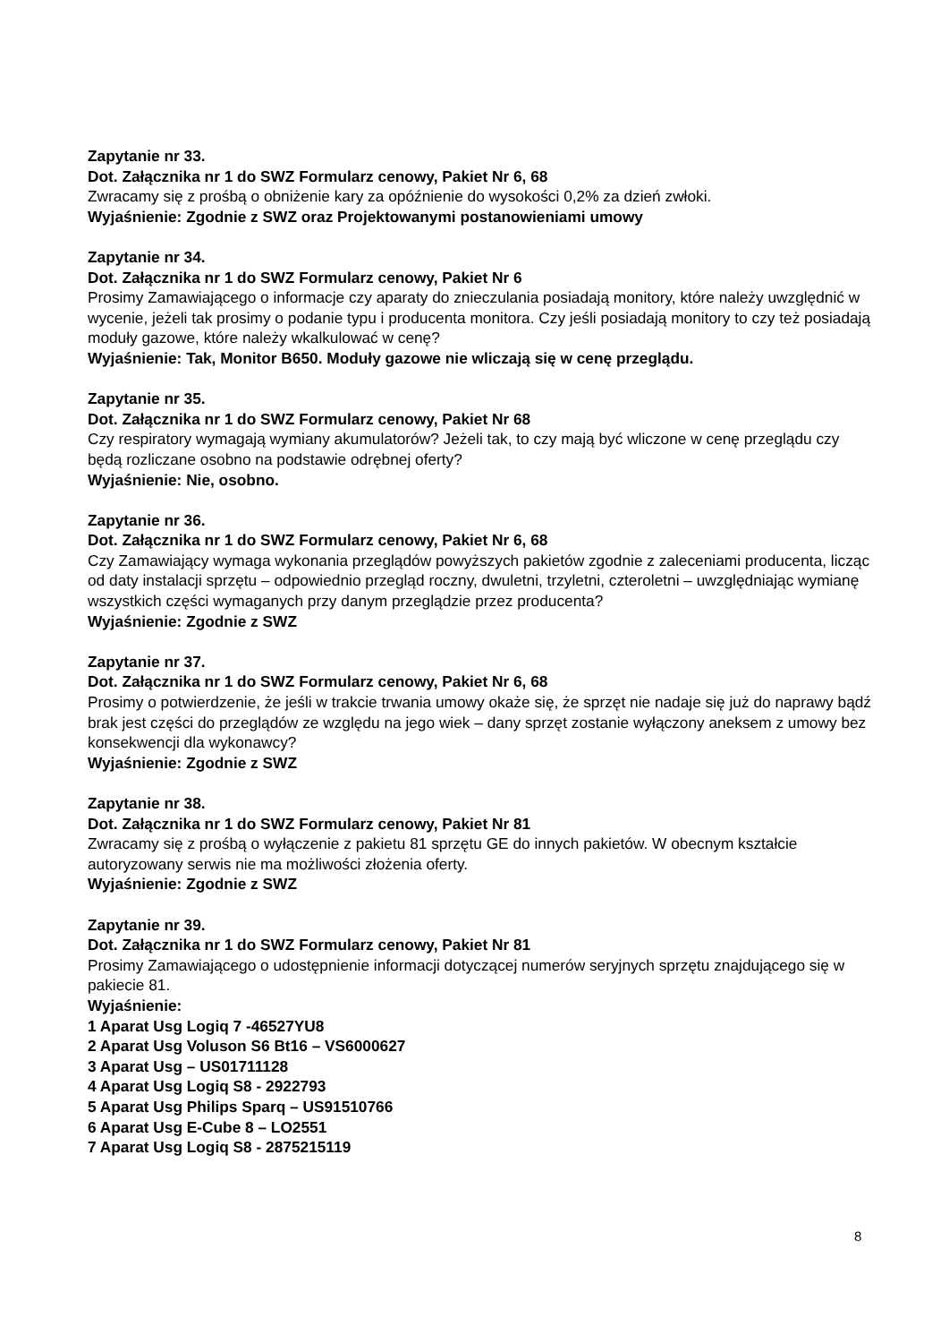Zapytanie nr 33.
Dot. Załącznika nr 1 do SWZ Formularz cenowy, Pakiet Nr 6, 68
Zwracamy się z prośbą o obniżenie kary za opóźnienie do wysokości 0,2% za dzień zwłoki.
Wyjaśnienie: Zgodnie z SWZ oraz Projektowanymi postanowieniami umowy
Zapytanie nr 34.
Dot. Załącznika nr 1 do SWZ Formularz cenowy, Pakiet Nr 6
Prosimy Zamawiającego o informacje czy aparaty do znieczulania posiadają monitory, które należy uwzględnić w wycenie, jeżeli tak prosimy o podanie typu i producenta monitora. Czy jeśli posiadają monitory to czy też posiadają moduły gazowe, które należy wkalkulować w cenę?
Wyjaśnienie: Tak, Monitor B650. Moduły gazowe nie wliczają się w cenę przeglądu.
Zapytanie nr 35.
Dot. Załącznika nr 1 do SWZ Formularz cenowy, Pakiet Nr 68
Czy respiratory wymagają wymiany akumulatorów? Jeżeli tak, to czy mają być wliczone w cenę przeglądu czy będą rozliczane osobno na podstawie odrębnej oferty?
Wyjaśnienie: Nie, osobno.
Zapytanie nr 36.
Dot. Załącznika nr 1 do SWZ Formularz cenowy, Pakiet Nr 6, 68
Czy Zamawiający wymaga wykonania przeglądów powyższych pakietów zgodnie z zaleceniami producenta, licząc od daty instalacji sprzętu – odpowiednio przegląd roczny, dwuletni, trzyletni, czteroletni – uwzględniając wymianę wszystkich części wymaganych przy danym przeglądzie przez producenta?
Wyjaśnienie: Zgodnie z SWZ
Zapytanie nr 37.
Dot. Załącznika nr 1 do SWZ Formularz cenowy, Pakiet Nr 6, 68
Prosimy o potwierdzenie, że jeśli w trakcie trwania umowy okaże się, że sprzęt nie nadaje się już do naprawy bądź brak jest części do przeglądów ze względu na jego wiek – dany sprzęt zostanie wyłączony aneksem z umowy bez konsekwencji dla wykonawcy?
Wyjaśnienie: Zgodnie z SWZ
Zapytanie nr 38.
Dot. Załącznika nr 1 do SWZ Formularz cenowy, Pakiet Nr 81
Zwracamy się z prośbą o wyłączenie z pakietu 81 sprzętu GE do innych pakietów. W obecnym kształcie autoryzowany serwis nie ma możliwości złożenia oferty.
Wyjaśnienie: Zgodnie z SWZ
Zapytanie nr 39.
Dot. Załącznika nr 1 do SWZ Formularz cenowy, Pakiet Nr 81
Prosimy Zamawiającego o udostępnienie informacji dotyczącej numerów seryjnych sprzętu znajdującego się w pakiecie 81.
Wyjaśnienie:
1 Aparat Usg Logiq 7 -46527YU8
2 Aparat Usg Voluson S6 Bt16 – VS6000627
3 Aparat Usg – US01711128
4 Aparat Usg Logiq S8 - 2922793
5 Aparat Usg Philips Sparq – US91510766
6 Aparat Usg E-Cube 8 – LO2551
7 Aparat Usg Logiq S8 - 2875215119
8